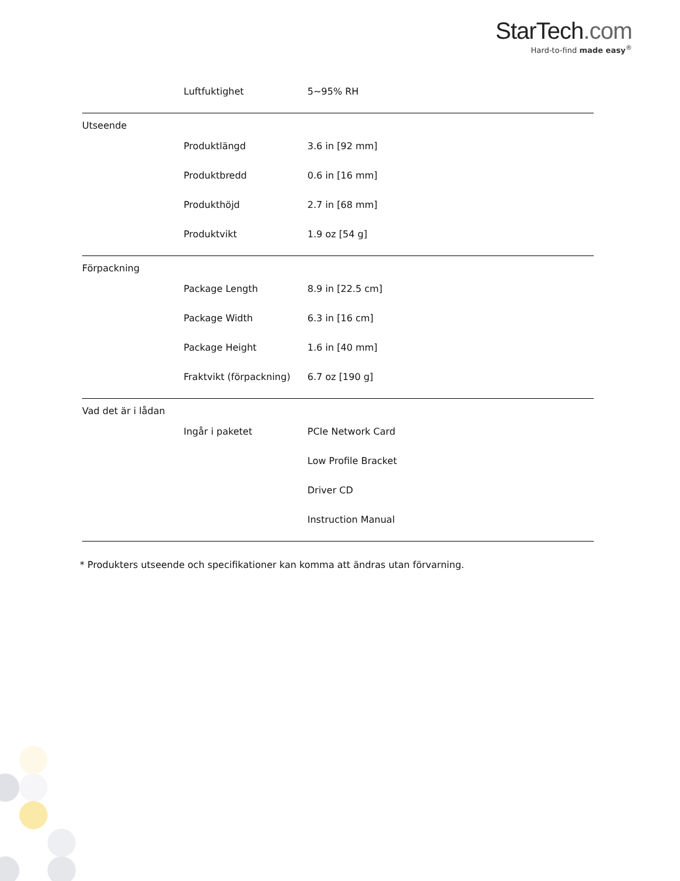StarTech.com
Hard-to-find made easy<sup>®</sup>
| | Luftfuktighet | 5~95% RH |
| Utseende | | |
| | Produktlängd | 3.6 in [92 mm] |
| | Produktbredd | 0.6 in [16 mm] |
| | Produkthöjd | 2.7 in [68 mm] |
| | Produktvikt | 1.9 oz [54 g] |
| Förpackning | | |
| | Package Length | 8.9 in [22.5 cm] |
| | Package Width | 6.3 in [16 cm] |
| | Package Height | 1.6 in [40 mm] |
| | Fraktvikt (förpackning) | 6.7 oz [190 g] |
| Vad det är i lådan | | |
| | Ingår i paketet | PCIe Network Card |
| | | Low Profile Bracket |
| | | Driver CD |
| | | Instruction Manual |
* Produkters utseende och specifikationer kan komma att ändras utan förvarning.